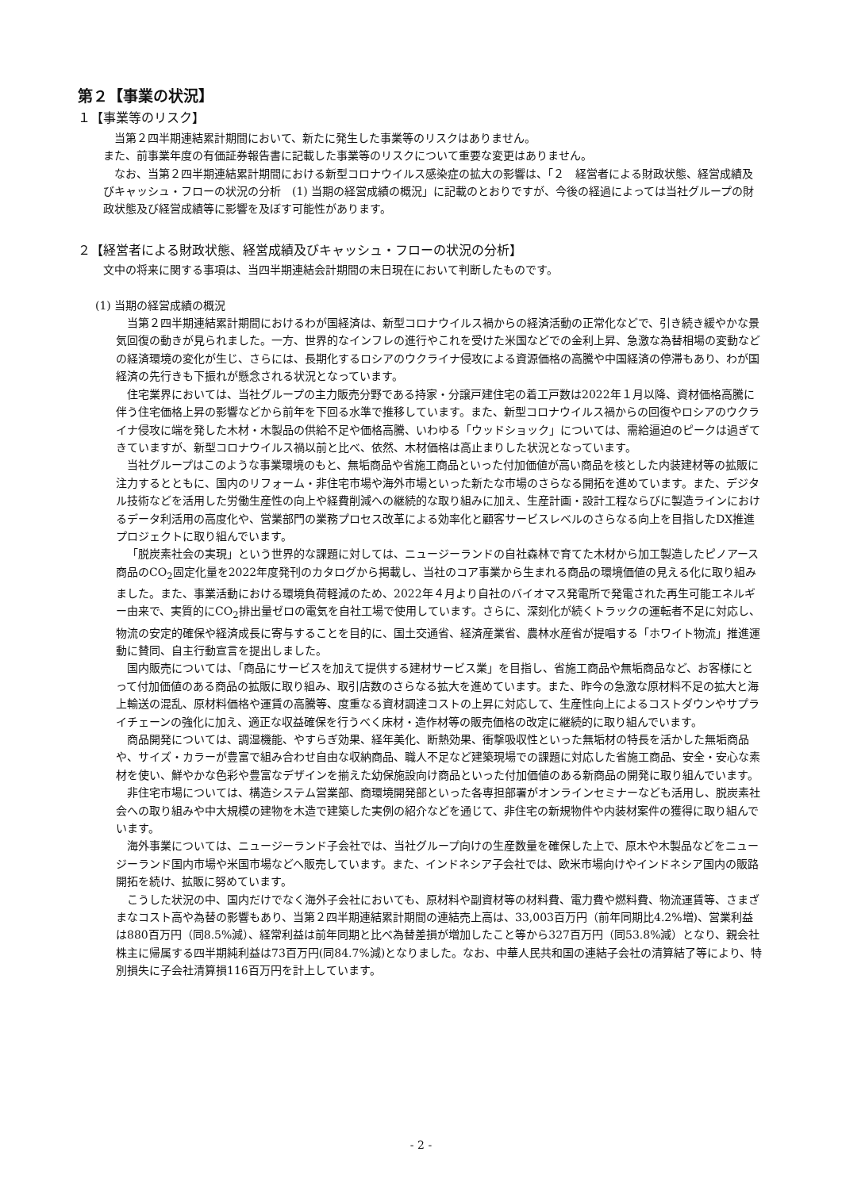第２【事業の状況】
１【事業等のリスク】
当第２四半期連結累計期間において、新たに発生した事業等のリスクはありません。
また、前事業年度の有価証券報告書に記載した事業等のリスクについて重要な変更はありません。
なお、当第２四半期連結累計期間における新型コロナウイルス感染症の拡大の影響は、「２　経営者による財政状態、経営成績及びキャッシュ・フローの状況の分析　(1) 当期の経営成績の概況」に記載のとおりですが、今後の経過によっては当社グループの財政状態及び経営成績等に影響を及ぼす可能性があります。
２【経営者による財政状態、経営成績及びキャッシュ・フローの状況の分析】
文中の将来に関する事項は、当四半期連結会計期間の末日現在において判断したものです。
(1) 当期の経営成績の概況
当第２四半期連結累計期間におけるわが国経済は、新型コロナウイルス禍からの経済活動の正常化などで、引き続き緩やかな景気回復の動きが見られました。一方、世界的なインフレの進行やこれを受けた米国などでの金利上昇、急激な為替相場の変動などの経済環境の変化が生じ、さらには、長期化するロシアのウクライナ侵攻による資源価格の高騰や中国経済の停滞もあり、わが国経済の先行きも下振れが懸念される状況となっています。
住宅業界においては、当社グループの主力販売分野である持家・分譲戸建住宅の着工戸数は2022年１月以降、資材価格高騰に伴う住宅価格上昇の影響などから前年を下回る水準で推移しています。また、新型コロナウイルス禍からの回復やロシアのウクライナ侵攻に端を発した木材・木製品の供給不足や価格高騰、いわゆる「ウッドショック」については、需給逼迫のピークは過ぎてきていますが、新型コロナウイルス禍以前と比べ、依然、木材価格は高止まりした状況となっています。
当社グループはこのような事業環境のもと、無垢商品や省施工商品といった付加価値が高い商品を核とした内装建材等の拡販に注力するとともに、国内のリフォーム・非住宅市場や海外市場といった新たな市場のさらなる開拓を進めています。また、デジタル技術などを活用した労働生産性の向上や経費削減への継続的な取り組みに加え、生産計画・設計工程ならびに製造ラインにおけるデータ利活用の高度化や、営業部門の業務プロセス改革による効率化と顧客サービスレベルのさらなる向上を目指したDX推進プロジェクトに取り組んでいます。
「脱炭素社会の実現」という世界的な課題に対しては、ニュージーランドの自社森林で育てた木材から加工製造したピノアース商品のCO<sub>2</sub>固定化量を2022年度発刊のカタログから掲載し、当社のコア事業から生まれる商品の環境価値の見える化に取り組みました。また、事業活動における環境負荷軽減のため、2022年４月より自社のバイオマス発電所で発電された再生可能エネルギー由来で、実質的にCO<sub>2</sub>排出量ゼロの電気を自社工場で使用しています。さらに、深刻化が続くトラックの運転者不足に対応し、物流の安定的確保や経済成長に寄与することを目的に、国土交通省、経済産業省、農林水産省が提唱する「ホワイト物流」推進運動に賛同、自主行動宣言を提出しました。
国内販売については、「商品にサービスを加えて提供する建材サービス業」を目指し、省施工商品や無垢商品など、お客様にとって付加価値のある商品の拡販に取り組み、取引店数のさらなる拡大を進めています。また、昨今の急激な原材料不足の拡大と海上輸送の混乱、原材料価格や運賃の高騰等、度重なる資材調達コストの上昇に対応して、生産性向上によるコストダウンやサプライチェーンの強化に加え、適正な収益確保を行うべく床材・造作材等の販売価格の改定に継続的に取り組んでいます。
商品開発については、調湿機能、やすらぎ効果、経年美化、断熱効果、衝撃吸収性といった無垢材の特長を活かした無垢商品や、サイズ・カラーが豊富で組み合わせ自由な収納商品、職人不足など建築現場での課題に対応した省施工商品、安全・安心な素材を使い、鮮やかな色彩や豊富なデザインを揃えた幼保施設向け商品といった付加価値のある新商品の開発に取り組んでいます。
非住宅市場については、構造システム営業部、商環境開発部といった各専担部署がオンラインセミナーなども活用し、脱炭素社会への取り組みや中大規模の建物を木造で建築した実例の紹介などを通じて、非住宅の新規物件や内装材案件の獲得に取り組んでいます。
海外事業については、ニュージーランド子会社では、当社グループ向けの生産数量を確保した上で、原木や木製品などをニュージーランド国内市場や米国市場などへ販売しています。また、インドネシア子会社では、欧米市場向けやインドネシア国内の販路開拓を続け、拡販に努めています。
こうした状況の中、国内だけでなく海外子会社においても、原材料や副資材等の材料費、電力費や燃料費、物流運賃等、さまざまなコスト高や為替の影響もあり、当第２四半期連結累計期間の連結売上高は、33,003百万円（前年同期比4.2%増)、営業利益は880百万円（同8.5%減）、経常利益は前年同期と比べ為替差損が増加したこと等から327百万円（同53.8%減）となり、親会社株主に帰属する四半期純利益は73百万円(同84.7%減)となりました。なお、中華人民共和国の連結子会社の清算結了等により、特別損失に子会社清算損116百万円を計上しています。
- 2 -